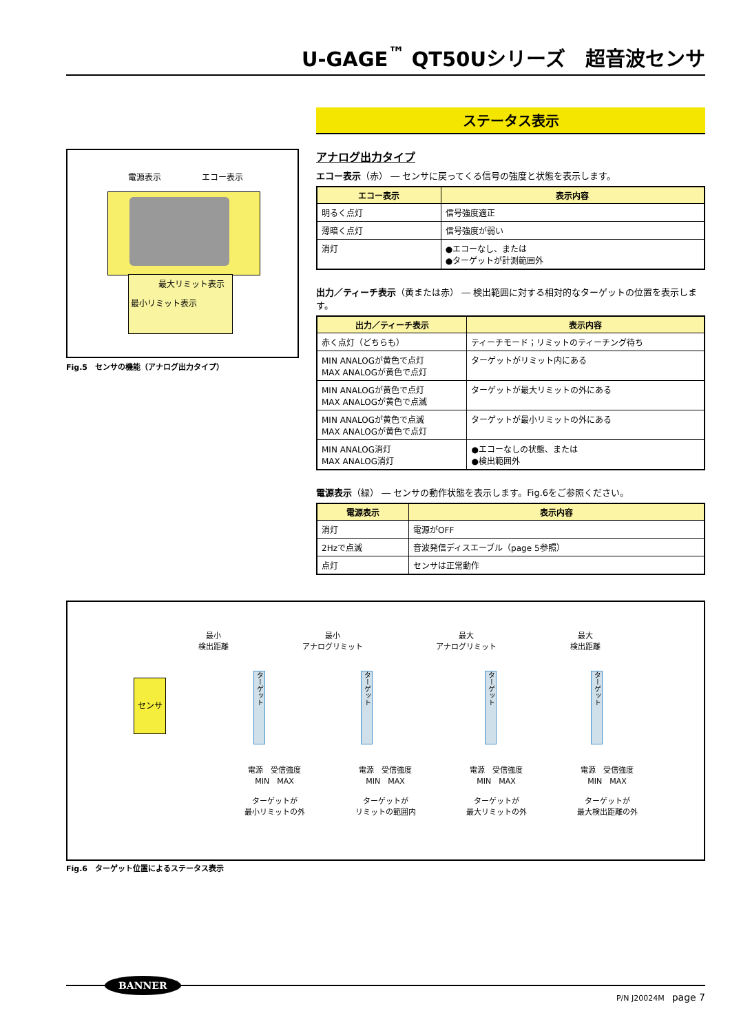U-GAGE<sup>™</sup> QT50Uシリーズ　超音波センサ
電源表示 エコー表示
最大リミット表示
最小リミット表示
Fig.5　センサの機能（アナログ出力タイプ）
ステータス表示
アナログ出力タイプ
エコー表示（赤） ― センサに戻ってくる信号の強度と状態を表示します。
| エコー表示 | 表示内容 |
| --- | --- |
| 明るく点灯 | 信号強度適正 |
| 薄暗く点灯 | 信号強度が弱い |
| 消灯 | ●エコーなし、または ●ターゲットが計測範囲外 |
出力／ティーチ表示（黄または赤） ― 検出範囲に対する相対的なターゲットの位置を表示します。
| 出力／ティーチ表示 | 表示内容 |
| --- | --- |
| 赤く点灯（どちらも） | ティーチモード；リミットのティーチング待ち |
| MIN ANALOGが黄色で点灯 MAX ANALOGが黄色で点灯 | ターゲットがリミット内にある |
| MIN ANALOGが黄色で点灯 MAX ANALOGが黄色で点滅 | ターゲットが最大リミットの外にある |
| MIN ANALOGが黄色で点滅 MAX ANALOGが黄色で点灯 | ターゲットが最小リミットの外にある |
| MIN ANALOG消灯 MAX ANALOG消灯 | ●エコーなしの状態、または ●検出範囲外 |
電源表示（緑） ― センサの動作状態を表示します。Fig.6をご参照ください。
| 電源表示 | 表示内容 |
| --- | --- |
| 消灯 | 電源がOFF |
| 2Hzで点滅 | 音波発信ディスエーブル（page 5参照） |
| 点灯 | センサは正常動作 |
最小
検出距離
最小
アナログリミット
最大
アナログリミット
最大
検出距離
センサ
ターゲット
ターゲット
ターゲット
ターゲット
電源　受信強度
MIN　MAX
ターゲットが
最小リミットの外
電源　受信強度
MIN　MAX
ターゲットが
リミットの範囲内
電源　受信強度
MIN　MAX
ターゲットが
最大リミットの外
電源　受信強度
MIN　MAX
ターゲットが
最大検出距離の外
Fig.6　ターゲット位置によるステータス表示
BANNER
P/N J20024M　page 7